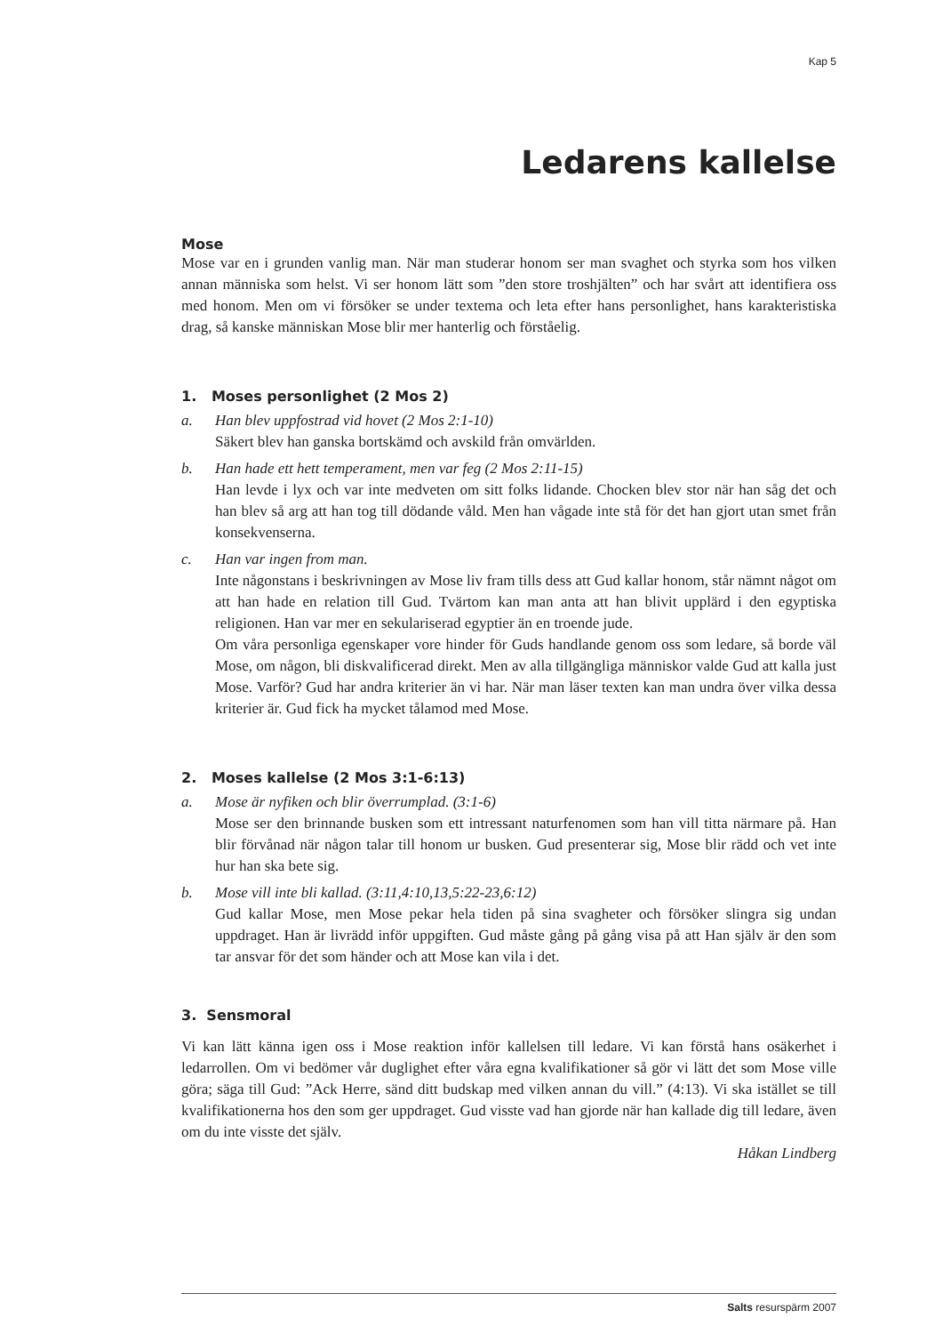Kap 5
Ledarens kallelse
Mose
Mose var en i grunden vanlig man. När man studerar honom ser man svaghet och styrka som hos vilken annan människa som helst. Vi ser honom lätt som ”den store troshjälten” och har svårt att identifiera oss med honom. Men om vi försöker se under textema och leta efter hans personlighet, hans karakteristiska drag, så kanske människan Mose blir mer hanterlig och förståelig.
1. Moses personlighet (2 Mos 2)
a. Han blev uppfostrad vid hovet (2 Mos 2:1-10)
Säkert blev han ganska bortskämd och avskild från omvärlden.
b. Han hade ett hett temperament, men var feg (2 Mos 2:11-15)
Han levde i lyx och var inte medveten om sitt folks lidande. Chocken blev stor när han såg det och han blev så arg att han tog till dödande våld. Men han vågade inte stå för det han gjort utan smet från konsekvenserna.
c. Han var ingen from man.
Inte någonstans i beskrivningen av Mose liv fram tills dess att Gud kallar honom, står nämnt något om att han hade en relation till Gud. Tvärtom kan man anta att han blivit upplärd i den egyptiska religionen. Han var mer en sekulariserad egyptier än en troende jude.
Om våra personliga egenskaper vore hinder för Guds handlande genom oss som ledare, så borde väl Mose, om någon, bli diskvalificerad direkt. Men av alla tillgängliga människor valde Gud att kalla just Mose. Varför? Gud har andra kriterier än vi har. När man läser texten kan man undra över vilka dessa kriterier är. Gud fick ha mycket tålamod med Mose.
2. Moses kallelse (2 Mos 3:1-6:13)
a. Mose är nyfiken och blir överrumplad. (3:1-6)
Mose ser den brinnande busken som ett intressant naturfenomen som han vill titta närmare på. Han blir förvånad när någon talar till honom ur busken. Gud presenterar sig, Mose blir rädd och vet inte hur han ska bete sig.
b. Mose vill inte bli kallad. (3:11,4:10,13,5:22-23,6:12)
Gud kallar Mose, men Mose pekar hela tiden på sina svagheter och försöker slingra sig undan uppdraget. Han är livrädd inför uppgiften. Gud måste gång på gång visa på att Han själv är den som tar ansvar för det som händer och att Mose kan vila i det.
3. Sensmoral
Vi kan lätt känna igen oss i Mose reaktion inför kallelsen till ledare. Vi kan förstå hans osäkerhet i ledarrollen. Om vi bedömer vår duglighet efter våra egna kvalifikationer så gör vi lätt det som Mose ville göra; säga till Gud: ”Ack Herre, sänd ditt budskap med vilken annan du vill.” (4:13). Vi ska istället se till kvalifikationerna hos den som ger uppdraget. Gud visste vad han gjorde när han kallade dig till ledare, även om du inte visste det själv.
Håkan Lindberg
Salts resurspärm 2007